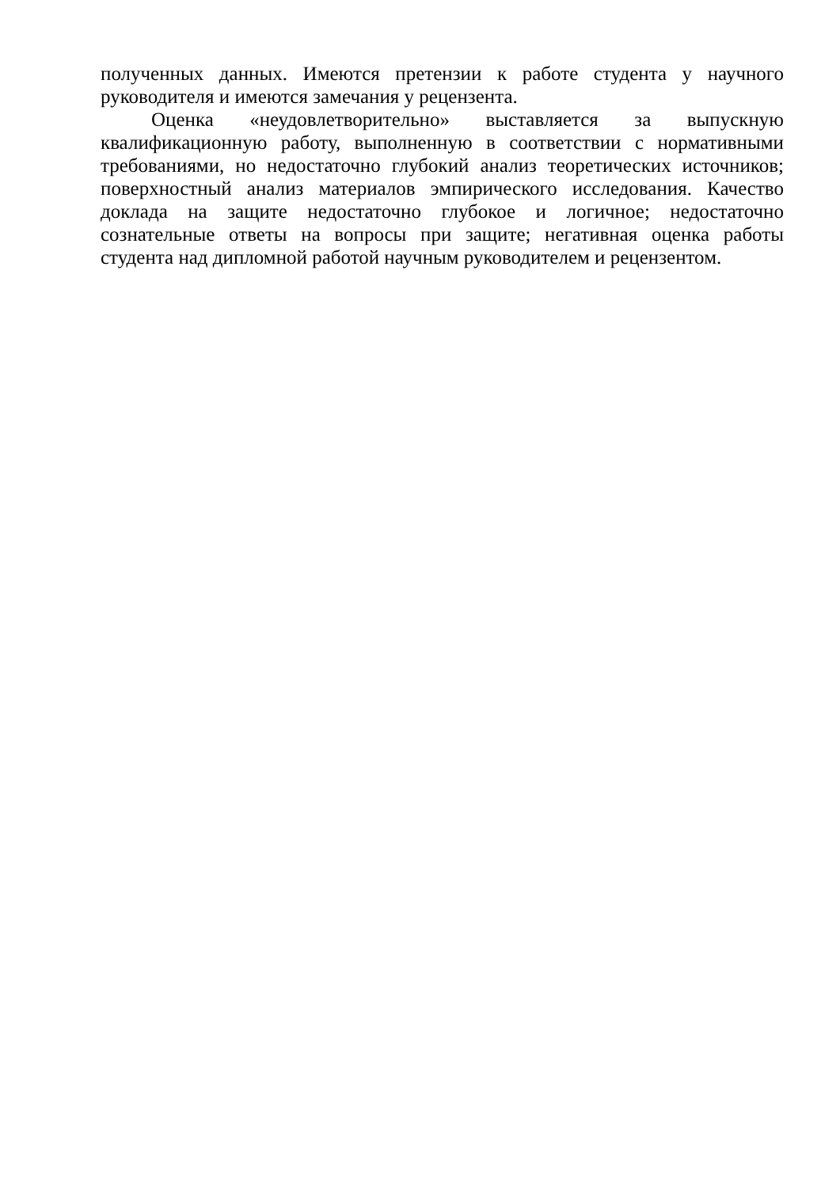полученных данных. Имеются претензии к работе студента у научного руководителя и имеются замечания у рецензента.
Оценка «неудовлетворительно» выставляется за выпускную квалификационную работу, выполненную в соответствии с нормативными требованиями, но недостаточно глубокий анализ теоретических источников; поверхностный анализ материалов эмпирического исследования. Качество доклада на защите недостаточно глубокое и логичное; недостаточно сознательные ответы на вопросы при защите; негативная оценка работы студента над дипломной работой научным руководителем и рецензентом.